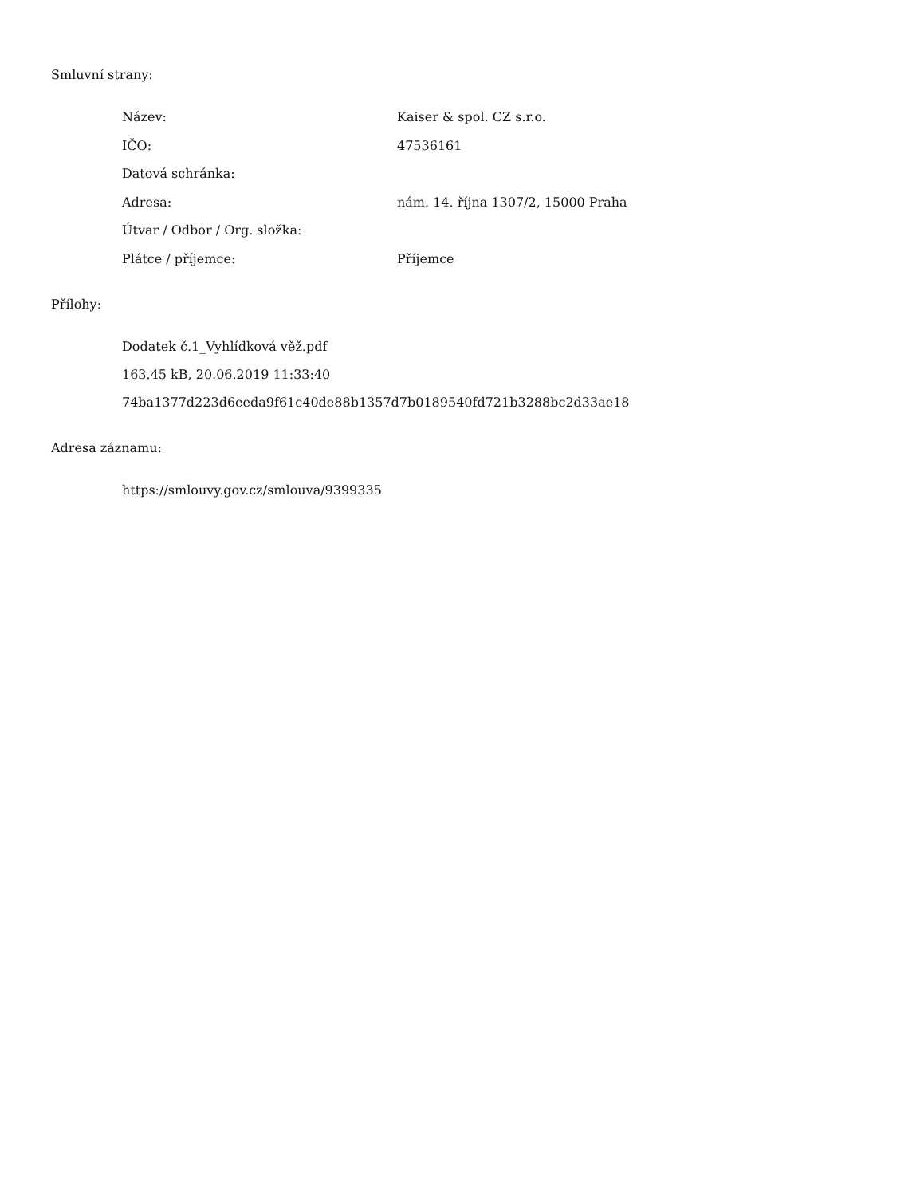Smluvní strany:
| Název: | Kaiser & spol. CZ s.r.o. |
| IČO: | 47536161 |
| Datová schránka: | |
| Adresa: | nám. 14. října 1307/2, 15000 Praha |
| Útvar / Odbor / Org. složka: | |
| Plátce / příjemce: | Příjemce |
Přílohy:
Dodatek č.1_Vyhlídková věž.pdf
163.45 kB, 20.06.2019 11:33:40
74ba1377d223d6eeda9f61c40de88b1357d7b0189540fd721b3288bc2d33ae18
Adresa záznamu:
https://smlouvy.gov.cz/smlouva/9399335